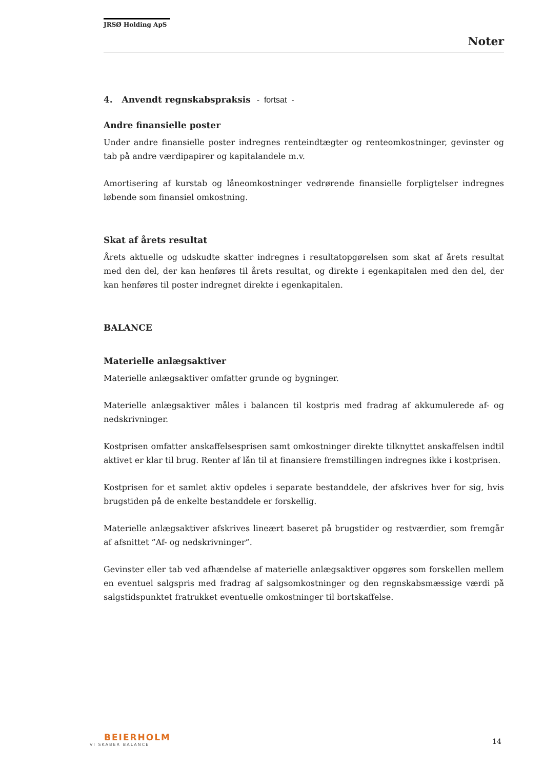JRSØ Holding ApS
Noter
4. Anvendt regnskabspraksis - fortsat -
Andre finansielle poster
Under andre finansielle poster indregnes renteindtægter og renteomkostninger, gevinster og tab på andre værdipapirer og kapitalandele m.v.
Amortisering af kurstab og låneomkostninger vedrørende finansielle forpligtelser indregnes løbende som finansiel omkostning.
Skat af årets resultat
Årets aktuelle og udskudte skatter indregnes i resultatopgørelsen som skat af årets resultat med den del, der kan henføres til årets resultat, og direkte i egenkapitalen med den del, der kan henføres til poster indregnet direkte i egenkapitalen.
BALANCE
Materielle anlægsaktiver
Materielle anlægsaktiver omfatter grunde og bygninger.
Materielle anlægsaktiver måles i balancen til kostpris med fradrag af akkumulerede af- og nedskrivninger.
Kostprisen omfatter anskaffelsesprisen samt omkostninger direkte tilknyttet anskaffelsen indtil aktivet er klar til brug. Renter af lån til at finansiere fremstillingen indregnes ikke i kostprisen.
Kostprisen for et samlet aktiv opdeles i separate bestanddele, der afskrives hver for sig, hvis brugstiden på de enkelte bestanddele er forskellig.
Materielle anlægsaktiver afskrives lineært baseret på brugstider og restværdier, som fremgår af afsnittet ”Af- og nedskrivninger”.
Gevinster eller tab ved afhændelse af materielle anlægsaktiver opgøres som forskellen mellem en eventuel salgspris med fradrag af salgsomkostninger og den regnskabsmæssige værdi på salgstidspunktet fratrukket eventuelle omkostninger til bortskaffelse.
BEIERHOLM
VI SKABER BALANCE
14